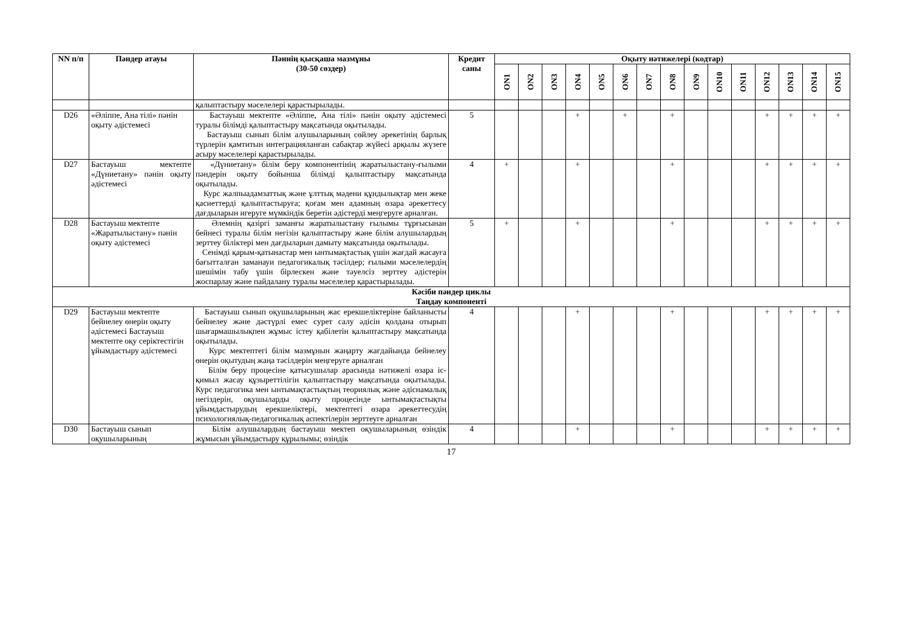| NN п/п | Пәндер атауы | Пәннің қысқаша мазмұны (30-50 сөздер) | Кредит саны | Оқыту нәтижелері (кодтар) | | | | | | | | | | | | | | |
| --- | --- | --- | --- | --- | --- | --- | --- | --- | --- | --- | --- | --- | --- | --- | --- | --- | --- | --- |
| | | | | ON1 | ON2 | ON3 | ON4 | ON5 | ON6 | ON7 | ON8 | ON9 | ON10 | ON11 | ON12 | ON13 | ON14 | ON15 |
| | | қалыптастыру мәселелері қарастырылады. | | | | | | | | | | | | | | | | |
| D26 | «Әліппе, Ана тілі» пәнін оқыту әдістемесі | Бастауыш мектепте «Әліппе, Ана тілі» пәнін оқыту әдістемесі туралы білімді қалыптастыру мақсатында оқытылады. Бастауыш сынып білім алушыларының сөйлеу әрекетінің барлық түрлерін қамтитын интеграцияланған сабақтар жүйесі арқылы жүзеге асыру мәселелері қарастырылады. | 5 | | | | + | | + | | + | | | | + | + | + | + |
| D27 | Бастауыш мектепте «Дүниетану» пәнін оқыту әдістемесі | «Дүниетану» білім беру компонентінің жаратылыстану-ғылыми пәндерін оқыту бойынша білімді қалыптастыру мақсатында оқытылады. Курс жалпыадамзаттық және ұлттық мәдени құндылықтар мен жеке қасиеттерді қалыптастыруға; қоғам мен адамның өзара әрекеттесу дағдыларын игеруге мүмкіндік беретін әдістерді меңгеруге арналған. | 4 | + | | | + | | | | + | | | | + | + | + | + |
| D28 | Бастауыш мектепте «Жаратылыстану» пәнін оқыту әдістемесі | Әлемнің қазіргі заманғы жаратылыстану ғылымы тұрғысынан бейнесі туралы білім негізін қалыптастыру және білім алушылардың зерттеу біліктері мен дағдыларын дамыту мақсатында оқытылады. Сенімді қарым-қатынастар мен ынтымақтастық үшін жағдай жасауға бағытталған заманауи педагогикалық тәсілдер; ғылыми мәселелердің шешімін табу үшін бірлескен және тәуелсіз зерттеу әдістерін жоспарлау және пайдалану туралы мәселелер қарастырылады. | 5 | + | | | + | | | | + | | | | + | + | + | + |
| Кәсіби пәндер циклы Таңдау компоненті | | | | | | | | | | | | | | | | | | |
| D29 | Бастауыш мектепте бейнелеу өнерін оқыту әдістемесі Бастауыш мектепте оқу серіктестігін ұйымдастыру әдістемесі | Бастауыш сынып оқушыларының жас ерекшеліктеріне байланысты бейнелеу және дәстүрлі емес сурет салу әдісін қолдана отырып шығармашылықпен жұмыс істеу қабілетін қалыптастыру мақсатында оқытылады. Курс мектептегі білім мазмұнын жаңарту жағдайында бейнелеу өнерін оқытудың жаңа тәсілдерін меңгеруге арналған Білім беру процесіне қатысушылар арасында нәтижелі өзара іс-қимыл жасау құзыреттілігін қалыптастыру мақсатында оқытылады. Курс педагогика мен ынтымақтастықтың теориялық және әдіснамалық негіздерін, оқушыларды оқыту процесінде ынтымақтастықты ұйымдастырудың ерекшеліктері, мектептегі өзара әрекеттесудің психологиялық-педагогикалық аспектілерін зерттеуге арналған | 4 | | | | + | | | | + | | | | + | + | + | + |
| D30 | Бастауыш сынып оқушыларының | Білім алушылардың бастауыш мектеп оқушыларының өзіндік жұмысын ұйымдастыру құрылымы; өзіндік | 4 | | | | + | | | | + | | | | + | + | + | + |
17